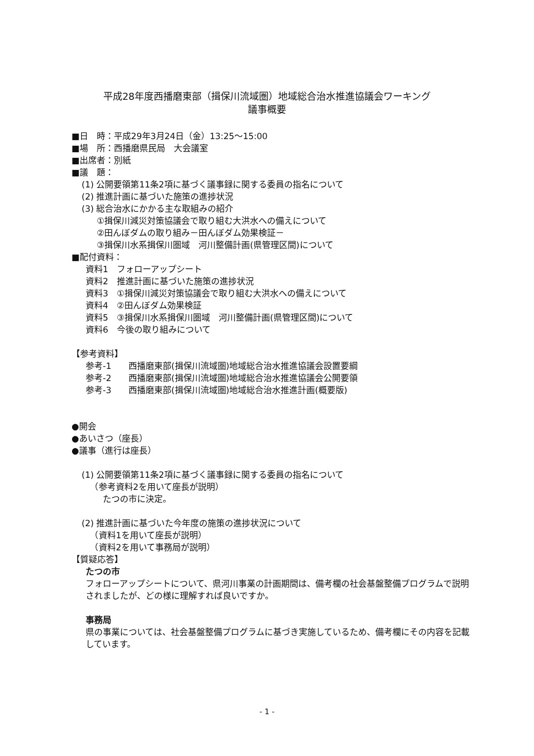平成28年度西播磨東部（揖保川流域圏）地域総合治水推進協議会ワーキング
議事概要
■日　時：平成29年3月24日（金）13:25～15:00
■場　所：西播磨県民局　大会議室
■出席者：別紙
■議　題：
(1) 公開要領第11条2項に基づく議事録に関する委員の指名について
(2) 推進計画に基づいた施策の進捗状況
(3) 総合治水にかかる主な取組みの紹介
①揖保川減災対策協議会で取り組む大洪水への備えについて
②田んぼダムの取り組み－田んぼダム効果検証－
③揖保川水系揖保川圏域　河川整備計画(県管理区間)について
■配付資料：
資料1　フォローアップシート
資料2　推進計画に基づいた施策の進捗状況
資料3　①揖保川減災対策協議会で取り組む大洪水への備えについて
資料4　②田んぼダム効果検証
資料5　③揖保川水系揖保川圏域　河川整備計画(県管理区間)について
資料6　今後の取り組みについて
【参考資料】
参考-1　　西播磨東部(揖保川流域圏)地域総合治水推進協議会設置要綱
参考-2　　西播磨東部(揖保川流域圏)地域総合治水推進協議会公開要領
参考-3　　西播磨東部(揖保川流域圏)地域総合治水推進計画(概要版)
●開会
●あいさつ（座長）
●議事（進行は座長）
(1) 公開要領第11条2項に基づく議事録に関する委員の指名について
　（参考資料2を用いて座長が説明）
　　たつの市に決定。
(2) 推進計画に基づいた今年度の施策の進捗状況について
　（資料1を用いて座長が説明）
　（資料2を用いて事務局が説明）
【質疑応答】
たつの市
フォローアップシートについて、県河川事業の計画期間は、備考欄の社会基盤整備プログラムで説明されましたが、どの様に理解すれば良いですか。
事務局
県の事業については、社会基盤整備プログラムに基づき実施しているため、備考欄にその内容を記載しています。
- 1 -